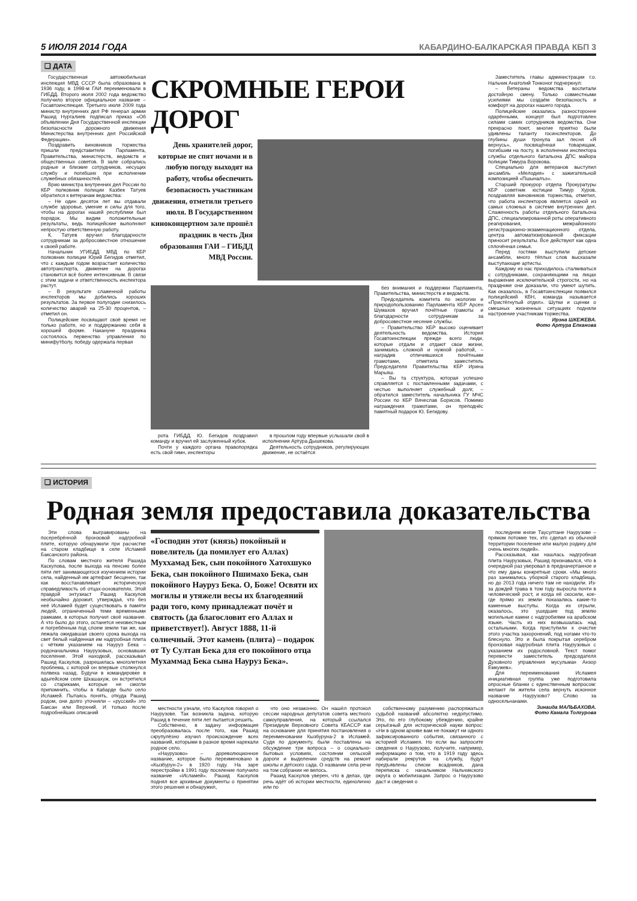5 ИЮЛЯ 2014 ГОДА КАБАРДИНО-БАЛКАРСКАЯ ПРАВДА КБП 3
❑ ДАТА
Государственная автомобильная инспекция МВД СССР была образована в 1936 году, в 1998-м ГАИ переименовали в ГИБДД. Второго июля 2002 года ведомство получило второе официальное название – Госавтоинспекция. Третьего июля 2009 года министр внутренних дел РФ генерал армии Рашид Нургалиев подписал приказ «Об объявлении Дня Государственной инспекции безопасности дорожного движения Министерства внутренних дел Российской Федерации».
Поздравить виновников торжества пришли представители Парламента, Правительства, министерств, ведомств и общественных советов. В зале собрались родные и близкие сотрудников, несущих службу и погибших при исполнении служебных обязанностей.
Врио министра внутренних дел России по КБР полковник полиции Казбек Татуев обратился к ветеранам ведомства:
– Не один десяток лет вы отдавали службе здоровье, умение и силы для того, чтобы на дорогах нашей республики был порядок. Мы видим положительные результаты, ведь полицейские выполняют непростую ответственную работу.
К. Татуев вручил благодарности сотрудникам за добросовестное отношение к своей работе.
Начальник УГИБДД МВД по КБР полковник полиции Юрий Бегидов отметил, что с каждым годом возрастает количество автотранспорта, движение на дорогах становится всё более интенсивным. В связи с этим задачи и ответственность инспектора растут.
– В результате слаженной работы инспекторов мы добились хороших результатов. За первое полугодие снизилось количество аварий на 25-30 процентов, – отметил он.
Полицейские посвящают своё время не только работе, но и поддержанию себя в хорошей форме. Накануне праздника состоялось первенство управления по минифутболу, победу одержала первая
СКРОМНЫЕ ГЕРОИ ДОРОГ
День хранителей дорог, которые не спят ночами и в любую погоду выходят на работу, чтобы обеспечить безопасность участникам движения, отметили третьего июля. В Государственном киноконцертном зале прошёл праздник в честь Дня образования ГАИ – ГИБДД МВД России.
рота ГИБДД. Ю. Бегидов поздравил команду и вручил ей заслуженный кубок.
Почти у каждого органа правопорядка есть свой гимн, инспекторы
в прошлом году впервые услышали свой в исполнении Артура Дышекова.
Деятельность сотрудников, регулирующих движение, не остаётся
без внимания и поддержки Парламента, Правительства, министерств и ведомств.
Председатель комитета по экологии и природопользованию Парламента КБР Арсен Шумахов вручил почётные грамоты и благодарности сотрудникам за добросовестное несение службы.
– Правительство КБР высоко оценивает деятельность ведомства. История Госавтоинспекции прежде всего люди, которые отдали и отдают свои жизни, занимаясь сложной и нужной работой, – наградив отличившихся почётными грамотами, отметила заместитель Председателя Правительства КБР Ирина Марьяш.
– Вы та структура, которая успешно справляется с поставленными задачами, с честью выполняет служебный долг, – обратился заместитель начальника ГУ МЧС России по КБР Вячеслав Борисов. Помимо награждения грамотами, он преподнёс памятный подарок Ю. Бегидову.
Заместитель главы администрации г.о. Нальчик Анатолий Тонконог подчеркнул:
– Ветераны ведомства воспитали достойную смену. Только совместными усилиями мы создаём безопасность и комфорт на дорогах нашего города.
Полицейские оказались разносторонне одарёнными, концерт был подготовлен силами самих сотрудников ведомства. Они прекрасно поют, многие приятно были удивлены таланту госинспекторов. До глубины души тронула зал песня «Я вернусь», посвящённая товарищам, погибшим на посту, в исполнении инспектора службы отдельного батальона ДПС майора полиции Тимура Ворокова.
Специально для ветеранов выступил ансамбль «Мелодия» с зажигательной композицией «Пшыналъэ».
Старший прокурор отдела Прокуратуры КБР советник юстиции Тимур Хуров, поздравляя виновников торжества, отметил, что работа инспекторов является одной из самых сложных в системе внутренних дел. Слаженность работы отдельного батальона ДПС, специализированной роты оперативного реагирования, межрайонного регистрационно-экзаменационного отдела, центра автоматизированной фиксации приносит результаты. Все действуют как одна сплочённая семья.
Перед гостями выступили детские ансамбли, много тёплых слов высказали выступающие артисты.
Каждому из нас приходилось сталкиваться с сотрудниками, сохраняющими на лицах выражение исключительной строгости, но на празднике они доказали, что умеют шутить. Как оказалось, в Госавтоинспекции появился полицейский КВН, команда называется «Пристёгнутый отдел». Шутки и сценки о смешных жизненных ситуациях подняли настроение участникам торжества.
Ирэна ШКЕЖЕВА.
Фото Артура Елканова
❑ ИСТОРИЯ
Родная земля предоставила доказательства
Эти слова выгравированы на посеребрённой бронзовой надгробной плите, которую обнаружили при расчистке на старом кладбище в селе Исламей Баксанского района.
По словам местного жителя Рашида Каскулова, после выхода на пенсию более пяти лет занимающегося изучением истории села, найденный им артефакт бесценен, так как восстанавливает историческую справедливость об отцах-основателях. Этой правдой энтузиаст Рашид Каскулов необычайно дорожит, утверждая, что без неё Исламей будет существовать в памяти людей, ограниченный теми временными рамками, в которых получил своё название. А что было до этого, останется неизвестным и погребённым под слоем земли так же, как лежала ожидавшая своего срока выхода на свет белый найденная им надгробная плита с чётким указанием на Науруз Бека – родоначальника Наурузовых, основавших поселение. Этой находкой, рассказывал Рашид Каскулов, разрешилась многолетняя проблема, с которой он впервые столкнулся полвека назад. Будучи в командировке в адыгейском селе Шхашахуж, он встретился со стариками, которые не смогли припомнить, чтобы в Кабарде было село Исламей. Пытаясь понять, откуда Рашид родом, они долго уточняли – «русский» это Баксан или Верхний. И только после подробнейших описаний
«Господин этот (князь) покойный и повелитель (да помилует его Аллах) Муххамад Бек, сын покойного Хатохшуко Бека, сын покойного Пшимахо Бека, сын покойного Науруз Бека. О, Боже! Освяти их могилы и утяжели весы их благодеяний ради того, кому принадлежат почёт и святость (да благословит его Аллах и приветствует!). Август 1888, 11-й солнечный. Этот камень (плита) – подарок от Ту Султан Бека для его покойного отца Мухаммад Бека сына Науруз Бека».
местности узнали, что Каскулов говорил о Наурузове. Так возникла задача, которую Рашид в течение пяти лет пытается решить.
Собственно, в задачу информация преобразовалась после того, как Рашид скрупулёзно изучил происхождение всех названий, которыми в разное время нарекали родное село.
«Наурузово» – дореволюционное название, которое было переименовано в «Кызбурун-2» в 1920 году. На заре перестройки в 1991 году поселение получило название «Исламей». Рашид Каскулов поднял все архивные документы о принятии этого решения и обнаружил,
что оно незаконно. Он нашёл протокол сессии народных депутатов совета местного самоуправления, на который ссылался Президиум Верховного Совета КБАССР как на основание для принятия постановления о переименовании Кызбуруна-2 в Исламей. Судя по документу, были поставлены на обсуждение три вопроса – о социально-бытовых условиях, состоянии сельской дороги и выделении средств на ремонт школы и детского сада. О названии села речи на том собрании не велось.
Рашид Каскулов уверен, что в делах, где речь идёт об истории местности, единолично или по
собственному разумению распоряжаться судьбой названий абсолютно недопустимо. Это, по его глубокому убеждению, крайне серьёзный для исторической науки вопрос: «Ни в одном архиве вам не покажут ни одного зафиксированного события, связанного с историей Исламея. Но если вы запросите сведения о Наурузово, получите, например, информацию о том, что в 1919 году здесь набирали рекрутов на службу, будут предъявлены списки всадников, дана переписка с начальником Нальчикского округа о мобилизации. Запрос о Наурузово даст и сведения о
последнем князе Таусултане Наурузове – прямом потомке тех, кто сделал из обычной территории поселение или малую родину для очень многих людей».
Рассказывая, как нашлась надгробная плита Наурузовых, Рашид признавался, что в очередной раз уверовал в предначертанное и что ему даны конкретные сроки. «Мы много раз занимались уборкой старого кладбища, но до 2013 года ничего там не находили. Из-за дождей трава в том году выросла почти в человеческий рост, и когда её скосили, кое-где прямо из земли показались какие-то каменные выступы. Когда их отрыли, оказалось, это ушедшие под землю могильные камни с надгробиями на арабском языке. Часть из них возвышалась над остальными. Когда приступили к очистке этого участка захоронений, под ногами что-то блеснуло. Это и была покрытая серебром бронзовая надгробная плита Наурузовых с указанием их родословной. Текст помог перевести заместитель председателя Духовного управления мусульман Анзор Емкужев».
Для переименования Исламея инициативная группа уже подготовила опросные бланки с единственным вопросом: желают ли жители села вернуть исконное название Наурузово? Слово за односельчанами.
Зинаида МАЛЬБАХОВА.
Фото Камала Толгурова